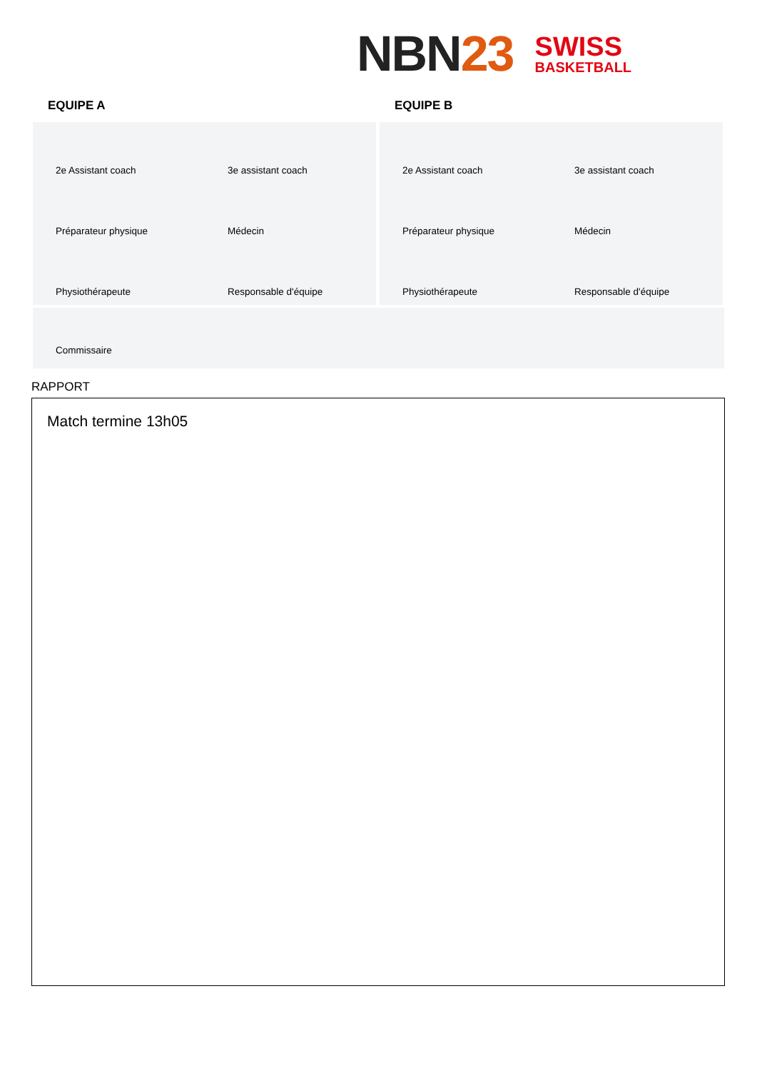NBN23
SWISS
BASKETBALL
EQUIPE A EQUIPE B
2e Assistant coach
3e assistant coach
Préparateur physique
Médecin
Physiothérapeute
Responsable d'équipe
2e Assistant coach
3e assistant coach
Préparateur physique
Médecin
Physiothérapeute
Responsable d'équipe
Commissaire
RAPPORT
Match termine 13h05